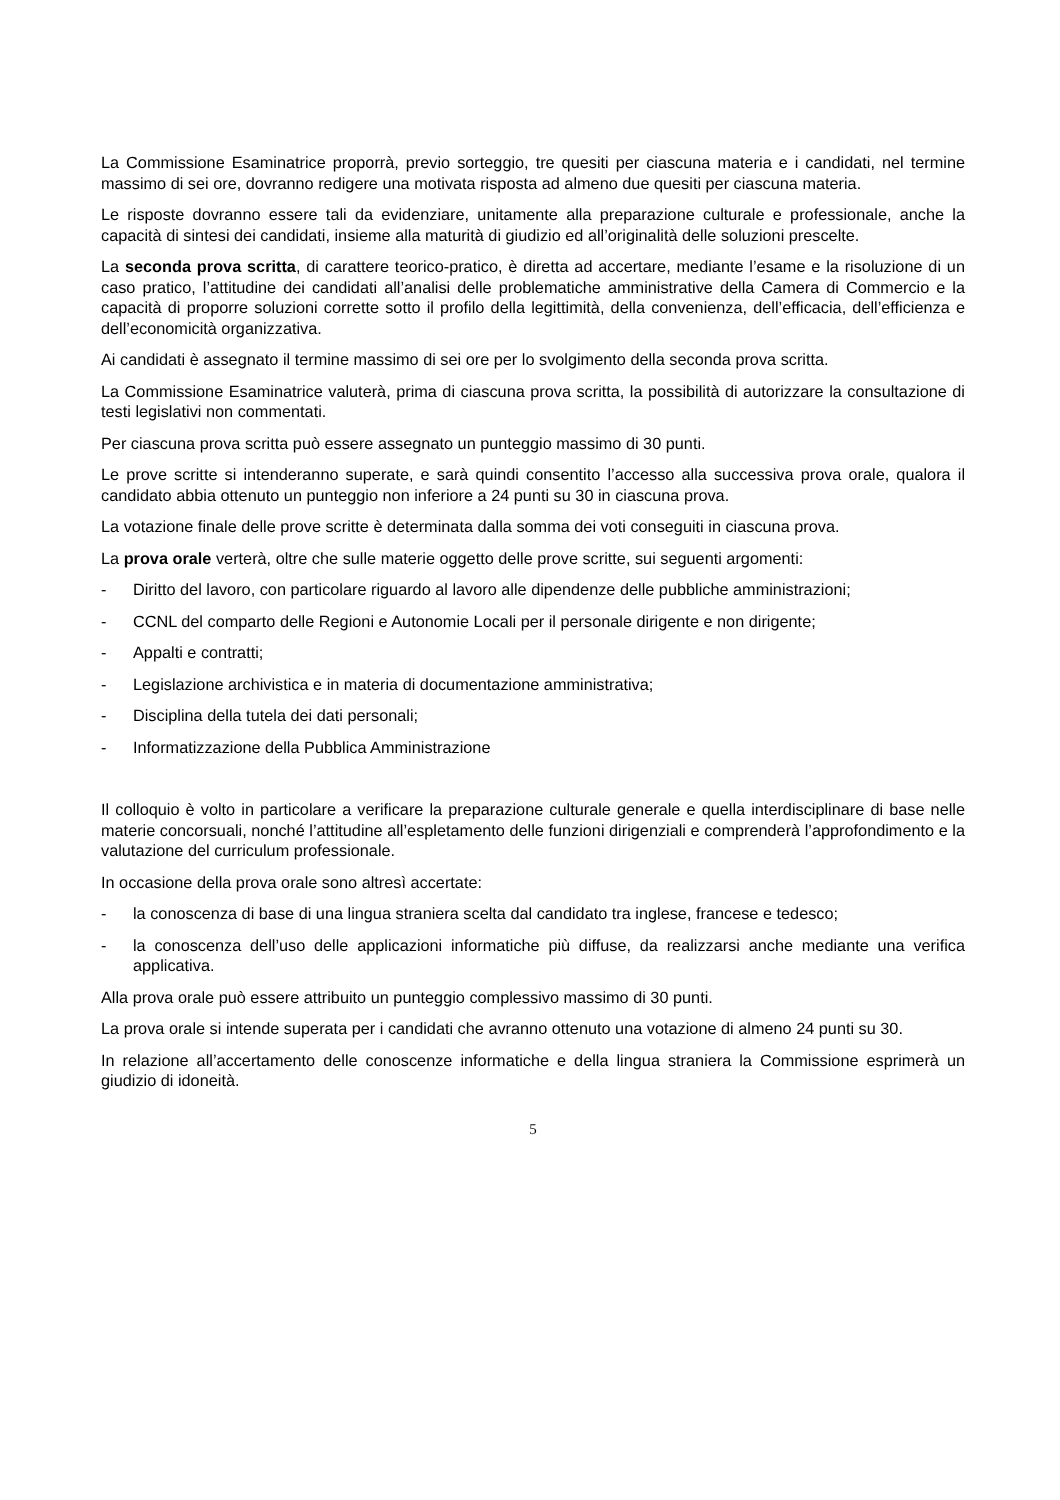La Commissione Esaminatrice proporrà, previo sorteggio, tre quesiti per ciascuna materia e i candidati, nel termine massimo di sei ore, dovranno redigere una motivata risposta ad almeno due quesiti per ciascuna materia.
Le risposte dovranno essere tali da evidenziare, unitamente alla preparazione culturale e professionale, anche la capacità di sintesi dei candidati, insieme alla maturità di giudizio ed all’originalità delle soluzioni prescelte.
La seconda prova scritta, di carattere teorico-pratico, è diretta ad accertare, mediante l’esame e la risoluzione di un caso pratico, l’attitudine dei candidati all’analisi delle problematiche amministrative della Camera di Commercio e la capacità di proporre soluzioni corrette sotto il profilo della legittimità, della convenienza, dell’efficacia, dell’efficienza e dell’economicità organizzativa.
Ai candidati è assegnato il termine massimo di sei ore per lo svolgimento della seconda prova scritta.
La Commissione Esaminatrice valuterà, prima di ciascuna prova scritta, la possibilità di autorizzare la consultazione di testi legislativi non commentati.
Per ciascuna prova scritta può essere assegnato un punteggio massimo di 30 punti.
Le prove scritte si intenderanno superate, e sarà quindi consentito l’accesso alla successiva prova orale, qualora il candidato abbia ottenuto un punteggio non inferiore a 24 punti su 30 in ciascuna prova.
La votazione finale delle prove scritte è determinata dalla somma dei voti conseguiti in ciascuna prova.
La prova orale verterà, oltre che sulle materie oggetto delle prove scritte, sui seguenti argomenti:
- Diritto del lavoro, con particolare riguardo al lavoro alle dipendenze delle pubbliche amministrazioni;
- CCNL del comparto delle Regioni e Autonomie Locali per il personale dirigente e non dirigente;
- Appalti e contratti;
- Legislazione archivistica e in materia di documentazione amministrativa;
- Disciplina della tutela dei dati personali;
- Informatizzazione della Pubblica Amministrazione
Il colloquio è volto in particolare a verificare la preparazione culturale generale e quella interdisciplinare di base nelle materie concorsuali, nonché l’attitudine all’espletamento delle funzioni dirigenziali e comprenderà l’approfondimento e la valutazione del curriculum professionale.
In occasione della prova orale sono altresì accertate:
- la conoscenza di base di una lingua straniera scelta dal candidato tra inglese, francese e tedesco;
- la conoscenza dell’uso delle applicazioni informatiche più diffuse, da realizzarsi anche mediante una verifica applicativa.
Alla prova orale può essere attribuito un punteggio complessivo massimo di 30 punti.
La prova orale si intende superata per i candidati che avranno ottenuto una votazione di almeno 24 punti su 30.
In relazione all’accertamento delle conoscenze informatiche e della lingua straniera la Commissione esprimerà un giudizio di idoneità.
5